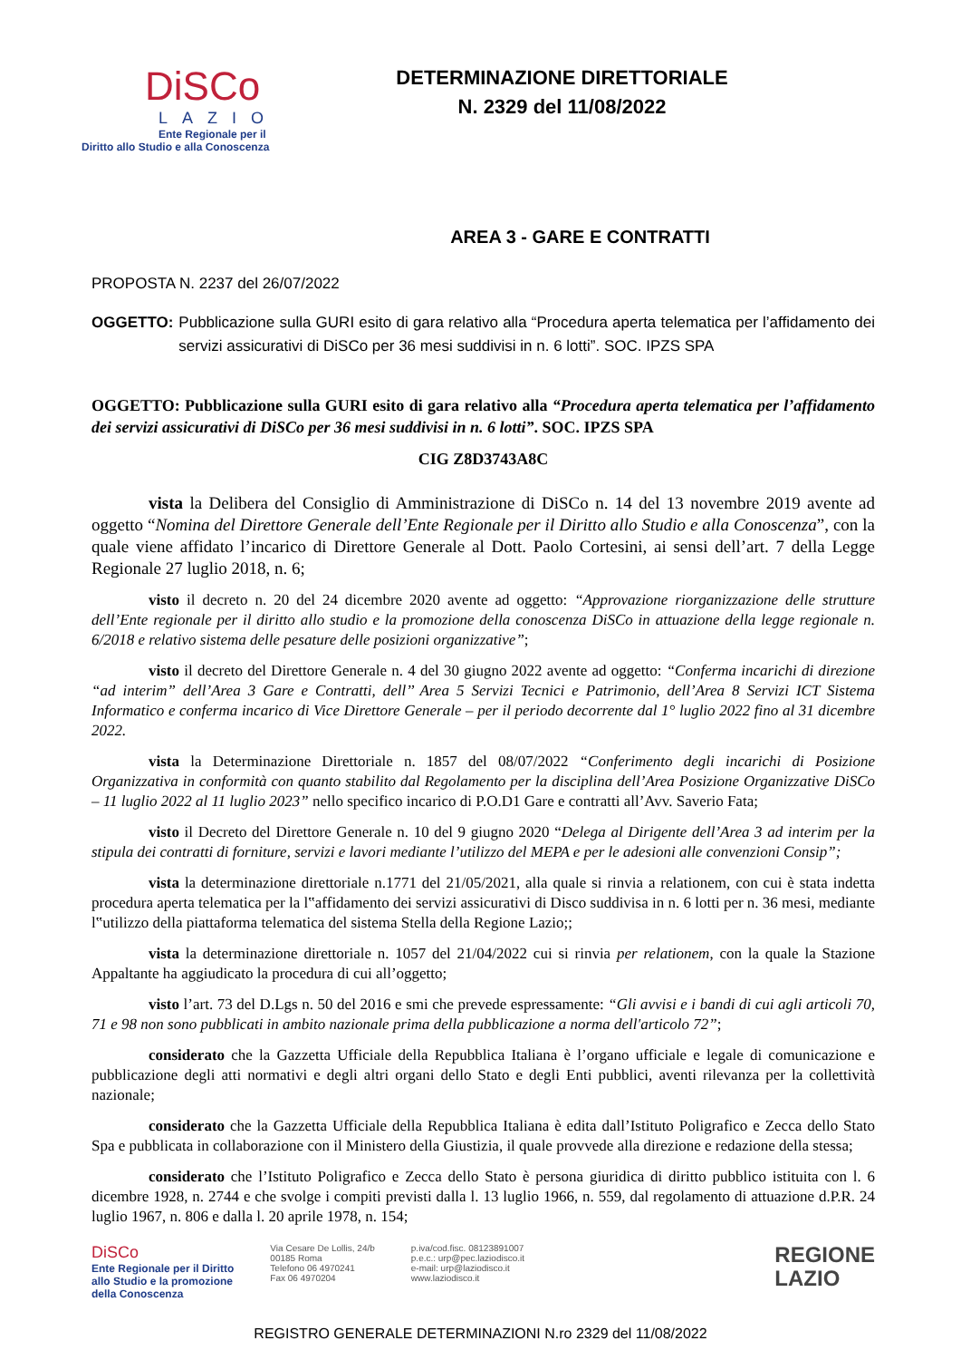DiSCo
LAZIO
Ente Regionale per il
Diritto allo Studio e alla Conoscenza
DETERMINAZIONE DIRETTORIALE
N. 2329 del 11/08/2022
AREA 3 - GARE E CONTRATTI
PROPOSTA N. 2237 del 26/07/2022
OGGETTO: Pubblicazione sulla GURI esito di gara relativo alla “Procedura aperta telematica per l’affidamento dei servizi assicurativi di DiSCo per 36 mesi suddivisi in n. 6 lotti”. SOC. IPZS SPA
OGGETTO: Pubblicazione sulla GURI esito di gara relativo alla “Procedura aperta telematica per l’affidamento dei servizi assicurativi di DiSCo per 36 mesi suddivisi in n. 6 lotti”. SOC. IPZS SPA
CIG Z8D3743A8C
vista la Delibera del Consiglio di Amministrazione di DiSCo n. 14 del 13 novembre 2019 avente ad oggetto “Nomina del Direttore Generale dell’Ente Regionale per il Diritto allo Studio e alla Conoscenza”, con la quale viene affidato l’incarico di Direttore Generale al Dott. Paolo Cortesini, ai sensi dell’art. 7 della Legge Regionale 27 luglio 2018, n. 6;
visto il decreto n. 20 del 24 dicembre 2020 avente ad oggetto: “Approvazione riorganizzazione delle strutture dell’Ente regionale per il diritto allo studio e la promozione della conoscenza DiSCo in attuazione della legge regionale n. 6/2018 e relativo sistema delle pesature delle posizioni organizzative”;
visto il decreto del Direttore Generale n. 4 del 30 giugno 2022 avente ad oggetto: “Conferma incarichi di direzione “ad interim” dell’Area 3 Gare e Contratti, dell’’ Area 5 Servizi Tecnici e Patrimonio, dell’Area 8 Servizi ICT Sistema Informatico e conferma incarico di Vice Direttore Generale – per il periodo decorrente dal 1° luglio 2022 fino al 31 dicembre 2022.
vista la Determinazione Direttoriale n. 1857 del 08/07/2022 “Conferimento degli incarichi di Posizione Organizzativa in conformità con quanto stabilito dal Regolamento per la disciplina dell’Area Posizione Organizzative DiSCo – 11 luglio 2022 al 11 luglio 2023” nello specifico incarico di P.O.D1 Gare e contratti all’Avv. Saverio Fata;
visto il Decreto del Direttore Generale n. 10 del 9 giugno 2020 “Delega al Dirigente dell’Area 3 ad interim per la stipula dei contratti di forniture, servizi e lavori mediante l’utilizzo del MEPA e per le adesioni alle convenzioni Consip”;
vista la determinazione direttoriale n.1771 del 21/05/2021, alla quale si rinvia a relationem, con cui è stata indetta procedura aperta telematica per la l‟affidamento dei servizi assicurativi di Disco suddivisa in n. 6 lotti per n. 36 mesi, mediante l‟utilizzo della piattaforma telematica del sistema Stella della Regione Lazio;;
vista la determinazione direttoriale n. 1057 del 21/04/2022 cui si rinvia per relationem, con la quale la Stazione Appaltante ha aggiudicato la procedura di cui all’oggetto;
visto l’art. 73 del D.Lgs n. 50 del 2016 e smi che prevede espressamente: “Gli avvisi e i bandi di cui agli articoli 70, 71 e 98 non sono pubblicati in ambito nazionale prima della pubblicazione a norma dell'articolo 72”;
considerato che la Gazzetta Ufficiale della Repubblica Italiana è l’organo ufficiale e legale di comunicazione e pubblicazione degli atti normativi e degli altri organi dello Stato e degli Enti pubblici, aventi rilevanza per la collettività nazionale;
considerato che la Gazzetta Ufficiale della Repubblica Italiana è edita dall’Istituto Poligrafico e Zecca dello Stato Spa e pubblicata in collaborazione con il Ministero della Giustizia, il quale provvede alla direzione e redazione della stessa;
considerato che l’Istituto Poligrafico e Zecca dello Stato è persona giuridica di diritto pubblico istituita con l. 6 dicembre 1928, n. 2744 e che svolge i compiti previsti dalla l. 13 luglio 1966, n. 559, dal regolamento di attuazione d.P.R. 24 luglio 1967, n. 806 e dalla l. 20 aprile 1978, n. 154;
DiSCo
Ente Regionale per il Diritto
allo Studio e la promozione
della Conoscenza
Via Cesare De Lollis, 24/b
00185 Roma
Telefono 06 4970241
Fax 06 4970204
p.iva/cod.fisc. 08123891007
p.e.c.: urp@pec.laziodisco.it
e-mail: urp@laziodisco.it
www.laziodisco.it
REGIONE
LAZIO
REGISTRO GENERALE DETERMINAZIONI N.ro 2329 del 11/08/2022